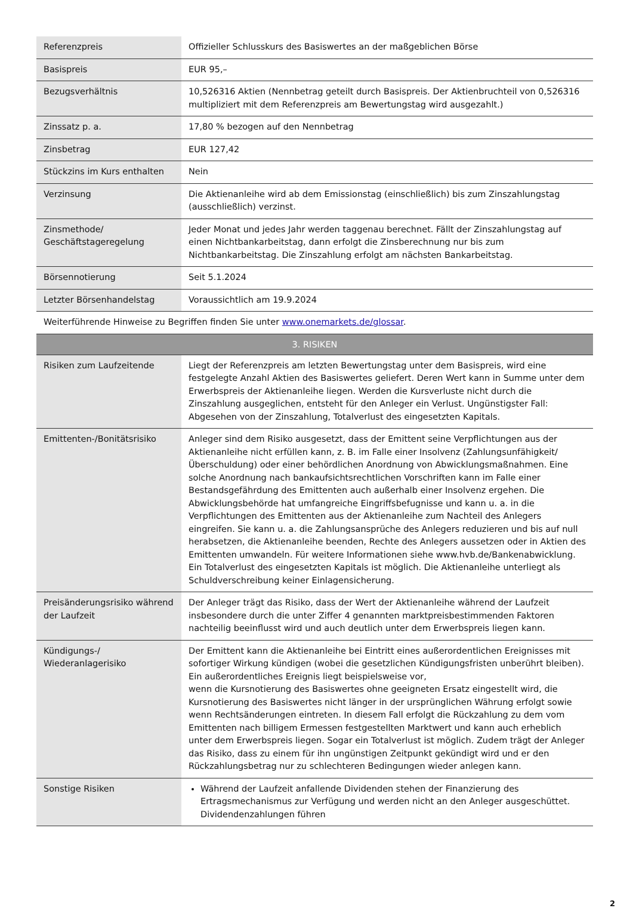| Referenzpreis | Offizieller Schlusskurs des Basiswertes an der maßgeblichen Börse |
| Basispreis | EUR 95,– |
| Bezugsverhältnis | 10,526316 Aktien (Nennbetrag geteilt durch Basispreis. Der Aktienbruchteil von 0,526316 multipliziert mit dem Referenzpreis am Bewertungstag wird ausgezahlt.) |
| Zinssatz p. a. | 17,80 % bezogen auf den Nennbetrag |
| Zinsbetrag | EUR 127,42 |
| Stückzins im Kurs enthalten | Nein |
| Verzinsung | Die Aktienanleihe wird ab dem Emissionstag (einschließlich) bis zum Zinszahlungstag (ausschließlich) verzinst. |
| Zinsmethode/ Geschäftstageregelung | Jeder Monat und jedes Jahr werden taggenau berechnet. Fällt der Zinszahlungstag auf einen Nichtbankarbeitstag, dann erfolgt die Zinsberechnung nur bis zum Nichtbankarbeitstag. Die Zinszahlung erfolgt am nächsten Bankarbeitstag. |
| Börsennotierung | Seit 5.1.2024 |
| Letzter Börsenhandelstag | Voraussichtlich am 19.9.2024 |
| Weiterführende Hinweise zu Begriffen finden Sie unter www.onemarkets.de/glossar . | |
| 3. RISIKEN | |
| Risiken zum Laufzeitende | Liegt der Referenzpreis am letzten Bewertungstag unter dem Basispreis, wird eine festgelegte Anzahl Aktien des Basiswertes geliefert. Deren Wert kann in Summe unter dem Erwerbspreis der Aktienanleihe liegen. Werden die Kursverluste nicht durch die Zinszahlung ausgeglichen, entsteht für den Anleger ein Verlust. Ungünstigster Fall: Abgesehen von der Zinszahlung, Totalverlust des eingesetzten Kapitals. |
| Emittenten-/Bonitätsrisiko | Anleger sind dem Risiko ausgesetzt, dass der Emittent seine Verpflichtungen aus der Aktienanleihe nicht erfüllen kann, z. B. im Falle einer Insolvenz (Zahlungsunfähigkeit/Überschuldung) oder einer behördlichen Anordnung von Abwicklungsmaßnahmen. Eine solche Anordnung nach bankaufsichtsrechtlichen Vorschriften kann im Falle einer Bestandsgefährdung des Emittenten auch außerhalb einer Insolvenz ergehen. Die Abwicklungsbehörde hat umfangreiche Eingriffsbefugnisse und kann u. a. in die Verpflichtungen des Emittenten aus der Aktienanleihe zum Nachteil des Anlegers eingreifen. Sie kann u. a. die Zahlungsansprüche des Anlegers reduzieren und bis auf null herabsetzen, die Aktienanleihe beenden, Rechte des Anlegers aussetzen oder in Aktien des Emittenten umwandeln. Für weitere Informationen siehe www.hvb.de/Bankenabwicklung. Ein Totalverlust des eingesetzten Kapitals ist möglich. Die Aktienanleihe unterliegt als Schuldverschreibung keiner Einlagensicherung. |
| Preisänderungsrisiko während der Laufzeit | Der Anleger trägt das Risiko, dass der Wert der Aktienanleihe während der Laufzeit insbesondere durch die unter Ziffer 4 genannten marktpreisbestimmenden Faktoren nachteilig beeinflusst wird und auch deutlich unter dem Erwerbspreis liegen kann. |
| Kündigungs-/ Wiederanlagerisiko | Der Emittent kann die Aktienanleihe bei Eintritt eines außerordentlichen Ereignisses mit sofortiger Wirkung kündigen (wobei die gesetzlichen Kündigungsfristen unberührt bleiben). Ein außerordentliches Ereignis liegt beispielsweise vor, wenn die Kursnotierung des Basiswertes ohne geeigneten Ersatz eingestellt wird, die Kursnotierung des Basiswertes nicht länger in der ursprünglichen Währung erfolgt sowie wenn Rechtsänderungen eintreten. In diesem Fall erfolgt die Rückzahlung zu dem vom Emittenten nach billigem Ermessen festgestellten Marktwert und kann auch erheblich unter dem Erwerbspreis liegen. Sogar ein Totalverlust ist möglich. Zudem trägt der Anleger das Risiko, dass zu einem für ihn ungünstigen Zeitpunkt gekündigt wird und er den Rückzahlungsbetrag nur zu schlechteren Bedingungen wieder anlegen kann. |
| Sonstige Risiken | Während der Laufzeit anfallende Dividenden stehen der Finanzierung des Ertragsmechanismus zur Verfügung und werden nicht an den Anleger ausgeschüttet. Dividendenzahlungen führen |
2